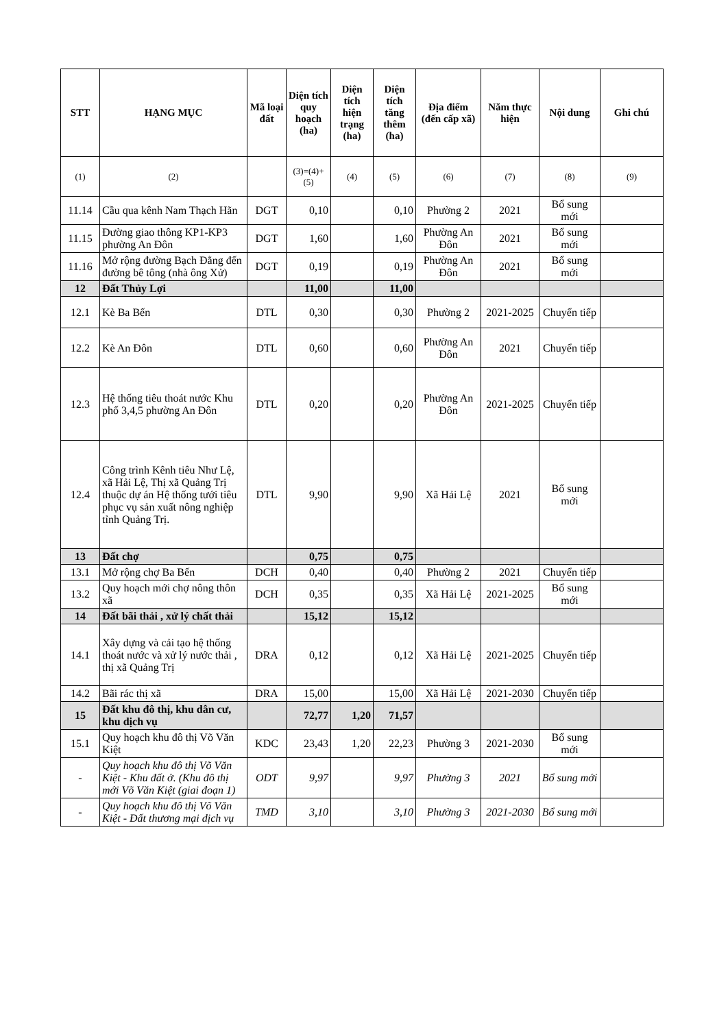| STT | HẠNG MỤC | Mã loại đất | Diện tích quy hoạch (ha) | Diện tích hiện trạng (ha) | Diện tích tăng thêm (ha) | Địa điểm (đến cấp xã) | Năm thực hiện | Nội dung | Ghi chú |
| --- | --- | --- | --- | --- | --- | --- | --- | --- | --- |
| (1) | (2) | | (3)=(4)+(5) | (4) | (5) | (6) | (7) | (8) | (9) |
| 11.14 | Cầu qua kênh Nam Thạch Hãn | DGT | 0,10 | | 0,10 | Phường 2 | 2021 | Bổ sung mới | |
| 11.15 | Đường giao thông KP1-KP3 phường An Đôn | DGT | 1,60 | | 1,60 | Phường An Đôn | 2021 | Bổ sung mới | |
| 11.16 | Mở rộng đường Bạch Đằng đến đường bê tông (nhà ông Xử) | DGT | 0,19 | | 0,19 | Phường An Đôn | 2021 | Bổ sung mới | |
| 12 | Đất Thủy Lợi | | 11,00 | | 11,00 | | | | |
| 12.1 | Kè Ba Bến | DTL | 0,30 | | 0,30 | Phường 2 | 2021-2025 | Chuyển tiếp | |
| 12.2 | Kè An Đôn | DTL | 0,60 | | 0,60 | Phường An Đôn | 2021 | Chuyển tiếp | |
| 12.3 | Hệ thống tiêu thoát nước Khu phố 3,4,5 phường An Đôn | DTL | 0,20 | | 0,20 | Phường An Đôn | 2021-2025 | Chuyển tiếp | |
| 12.4 | Công trình Kênh tiêu Như Lệ, xã Hải Lệ, Thị xã Quảng Trị thuộc dự án Hệ thống tưới tiêu phục vụ sản xuất nông nghiệp tỉnh Quảng Trị. | DTL | 9,90 | | 9,90 | Xã Hải Lệ | 2021 | Bổ sung mới | |
| 13 | Đất chợ | | 0,75 | | 0,75 | | | | |
| 13.1 | Mở rộng chợ Ba Bến | DCH | 0,40 | | 0,40 | Phường 2 | 2021 | Chuyển tiếp | |
| 13.2 | Quy hoạch mới chợ nông thôn xã | DCH | 0,35 | | 0,35 | Xã Hải Lệ | 2021-2025 | Bổ sung mới | |
| 14 | Đất bãi thải , xử lý chất thải | | 15,12 | | 15,12 | | | | |
| 14.1 | Xây dựng và cải tạo hệ thống thoát nước và xử lý nước thải , thị xã Quảng Trị | DRA | 0,12 | | 0,12 | Xã Hải Lệ | 2021-2025 | Chuyển tiếp | |
| 14.2 | Bãi rác thị xã | DRA | 15,00 | | 15,00 | Xã Hải Lệ | 2021-2030 | Chuyển tiếp | |
| 15 | Đất khu đô thị, khu dân cư, khu dịch vụ | | 72,77 | 1,20 | 71,57 | | | | |
| 15.1 | Quy hoạch khu đô thị Võ Văn Kiệt | KDC | 23,43 | 1,20 | 22,23 | Phường 3 | 2021-2030 | Bổ sung mới | |
| - | Quy hoạch khu đô thị Võ Văn Kiệt - Khu đất ở. (Khu đô thị mới Võ Văn Kiệt (giai đoạn 1) | ODT | 9,97 | | 9,97 | Phường 3 | 2021 | Bổ sung mới | |
| - | Quy hoạch khu đô thị Võ Văn Kiệt - Đất thương mại dịch vụ | TMD | 3,10 | | 3,10 | Phường 3 | 2021-2030 | Bổ sung mới | |